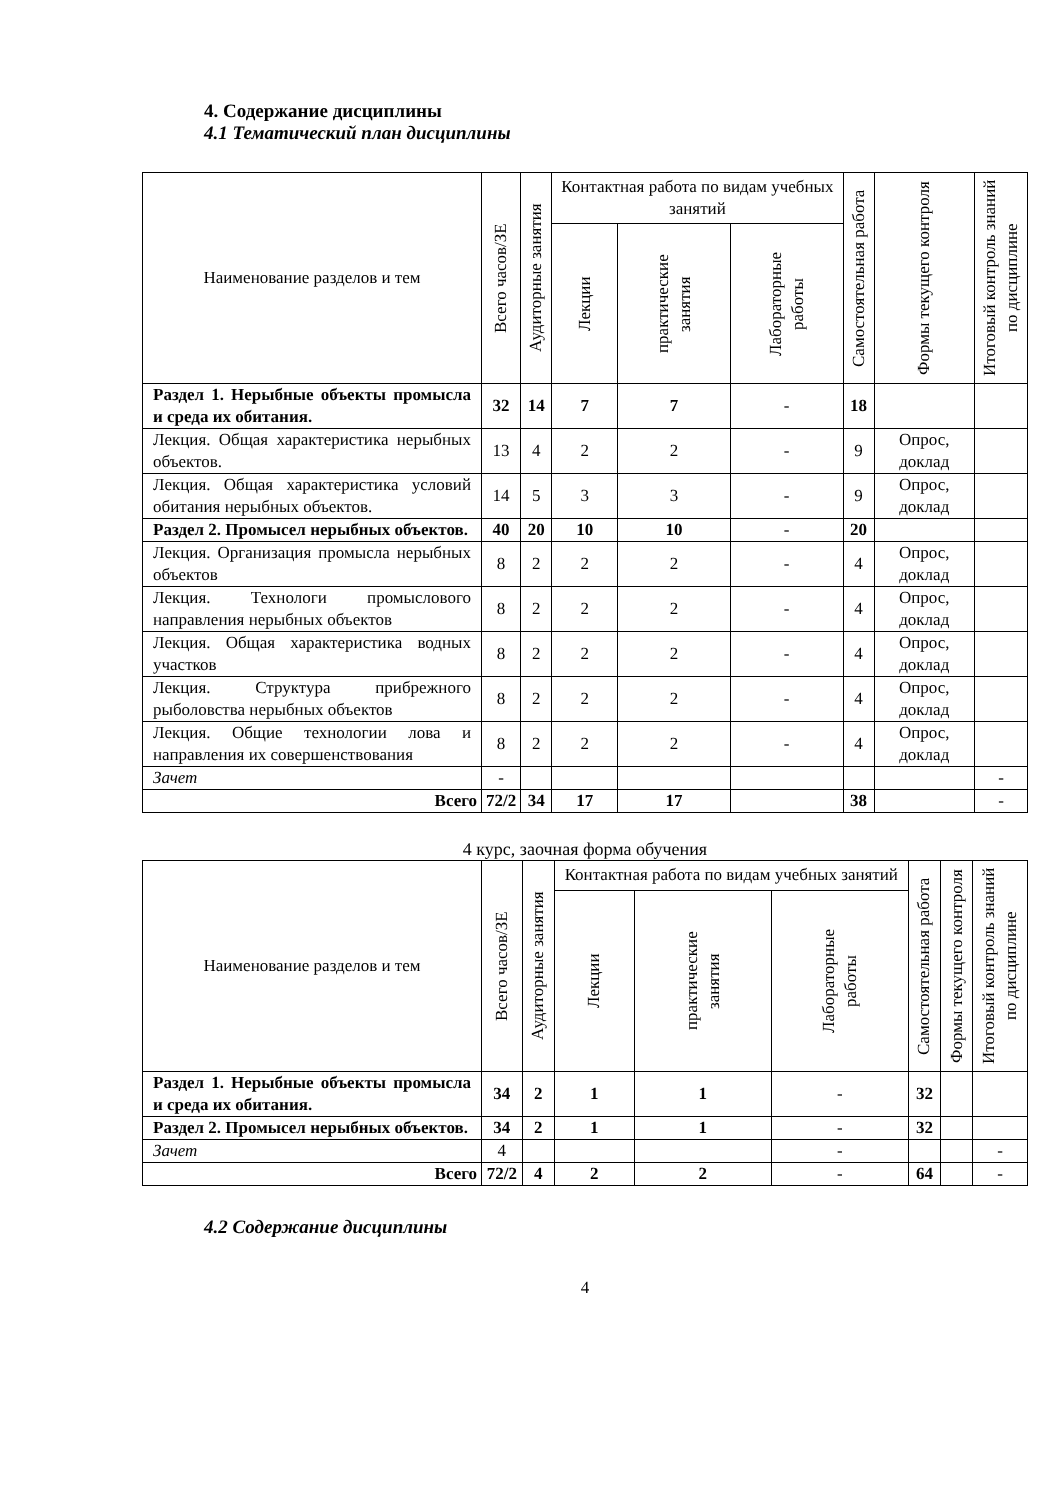4. Содержание дисциплины
4.1 Тематический план дисциплины
| Наименование разделов и тем | Всего часов/ЗЕ | Аудиторные занятия | Контактная работа по видам учебных занятий | | | Самостоятельная работа | Формы текущего контроля | Итоговый контроль знаний по дисциплине |
| --- | --- | --- | --- | --- | --- | --- | --- | --- |
| | | | Лекции | практические занятия | Лабораторные работы | | | |
| Раздел 1. Нерыбные объекты промысла и среда их обитания. | 32 | 14 | 7 | 7 | - | 18 | | |
| Лекция. Общая характеристика нерыбных объектов. | 13 | 4 | 2 | 2 | - | 9 | Опрос, доклад | |
| Лекция. Общая характеристика условий обитания нерыбных объектов. | 14 | 5 | 3 | 3 | - | 9 | Опрос, доклад | |
| Раздел 2. Промысел нерыбных объектов. | 40 | 20 | 10 | 10 | - | 20 | | |
| Лекция. Организация промысла нерыбных объектов | 8 | 2 | 2 | 2 | - | 4 | Опрос, доклад | |
| Лекция. Технологи промыслового направления нерыбных объектов | 8 | 2 | 2 | 2 | - | 4 | Опрос, доклад | |
| Лекция. Общая характеристика водных участков | 8 | 2 | 2 | 2 | - | 4 | Опрос, доклад | |
| Лекция. Структура прибрежного рыболовства нерыбных объектов | 8 | 2 | 2 | 2 | - | 4 | Опрос, доклад | |
| Лекция. Общие технологии лова и направления их совершенствования | 8 | 2 | 2 | 2 | - | 4 | Опрос, доклад | |
| Зачет | - | | | | | | | - |
| Всего | 72/2 | 34 | 17 | 17 | | 38 | | - |
4 курс, заочная форма обучения
| Наименование разделов и тем | Всего часов/ЗЕ | Аудиторные занятия | Контактная работа по видам учебных занятий | | | Самостоятельная работа | Формы текущего контроля | Итоговый контроль знаний по дисциплине |
| --- | --- | --- | --- | --- | --- | --- | --- | --- |
| | | | Лекции | практические занятия | Лабораторные работы | | | |
| Раздел 1. Нерыбные объекты промысла и среда их обитания. | 34 | 2 | 1 | 1 | - | 32 | | |
| Раздел 2. Промысел нерыбных объектов. | 34 | 2 | 1 | 1 | - | 32 | | |
| Зачет | 4 | | | | - | | | - |
| Всего | 72/2 | 4 | 2 | 2 | - | 64 | | - |
4.2 Содержание дисциплины
4